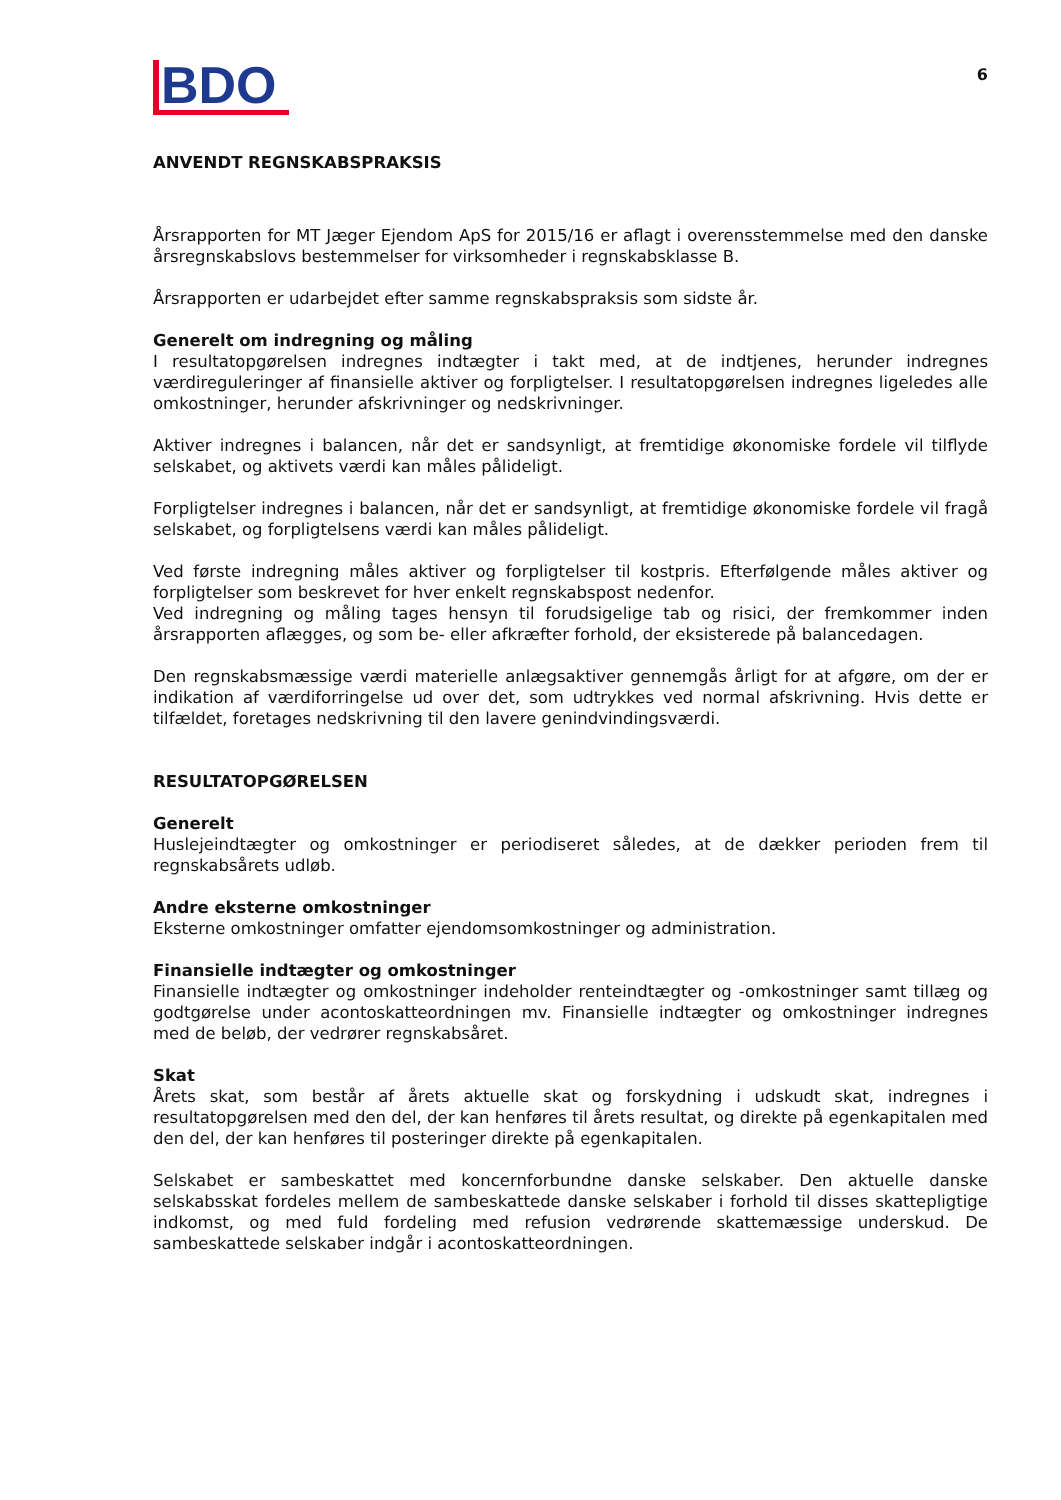BDO
6
ANVENDT REGNSKABSPRAKSIS
Årsrapporten for MT Jæger Ejendom ApS for 2015/16 er aflagt i overensstemmelse med den danske årsregnskabslovs bestemmelser for virksomheder i regnskabsklasse B.
Årsrapporten er udarbejdet efter samme regnskabspraksis som sidste år.
Generelt om indregning og måling
I resultatopgørelsen indregnes indtægter i takt med, at de indtjenes, herunder indregnes værdireguleringer af finansielle aktiver og forpligtelser. I resultatopgørelsen indregnes ligeledes alle omkostninger, herunder afskrivninger og nedskrivninger.
Aktiver indregnes i balancen, når det er sandsynligt, at fremtidige økonomiske fordele vil tilflyde selskabet, og aktivets værdi kan måles pålideligt.
Forpligtelser indregnes i balancen, når det er sandsynligt, at fremtidige økonomiske fordele vil fragå selskabet, og forpligtelsens værdi kan måles pålideligt.
Ved første indregning måles aktiver og forpligtelser til kostpris. Efterfølgende måles aktiver og forpligtelser som beskrevet for hver enkelt regnskabspost nedenfor.
Ved indregning og måling tages hensyn til forudsigelige tab og risici, der fremkommer inden årsrapporten aflægges, og som be- eller afkræfter forhold, der eksisterede på balancedagen.
Den regnskabsmæssige værdi materielle anlægsaktiver gennemgås årligt for at afgøre, om der er indikation af værdiforringelse ud over det, som udtrykkes ved normal afskrivning. Hvis dette er tilfældet, foretages nedskrivning til den lavere genindvindingsværdi.
RESULTATOPGØRELSEN
Generelt
Huslejeindtægter og omkostninger er periodiseret således, at de dækker perioden frem til regnskabsårets udløb.
Andre eksterne omkostninger
Eksterne omkostninger omfatter ejendomsomkostninger og administration.
Finansielle indtægter og omkostninger
Finansielle indtægter og omkostninger indeholder renteindtægter og -omkostninger samt tillæg og godtgørelse under acontoskatteordningen mv. Finansielle indtægter og omkostninger indregnes med de beløb, der vedrører regnskabsåret.
Skat
Årets skat, som består af årets aktuelle skat og forskydning i udskudt skat, indregnes i resultatopgørelsen med den del, der kan henføres til årets resultat, og direkte på egenkapitalen med den del, der kan henføres til posteringer direkte på egenkapitalen.
Selskabet er sambeskattet med koncernforbundne danske selskaber. Den aktuelle danske selskabsskat fordeles mellem de sambeskattede danske selskaber i forhold til disses skattepligtige indkomst, og med fuld fordeling med refusion vedrørende skattemæssige underskud. De sambeskattede selskaber indgår i acontoskatteordningen.